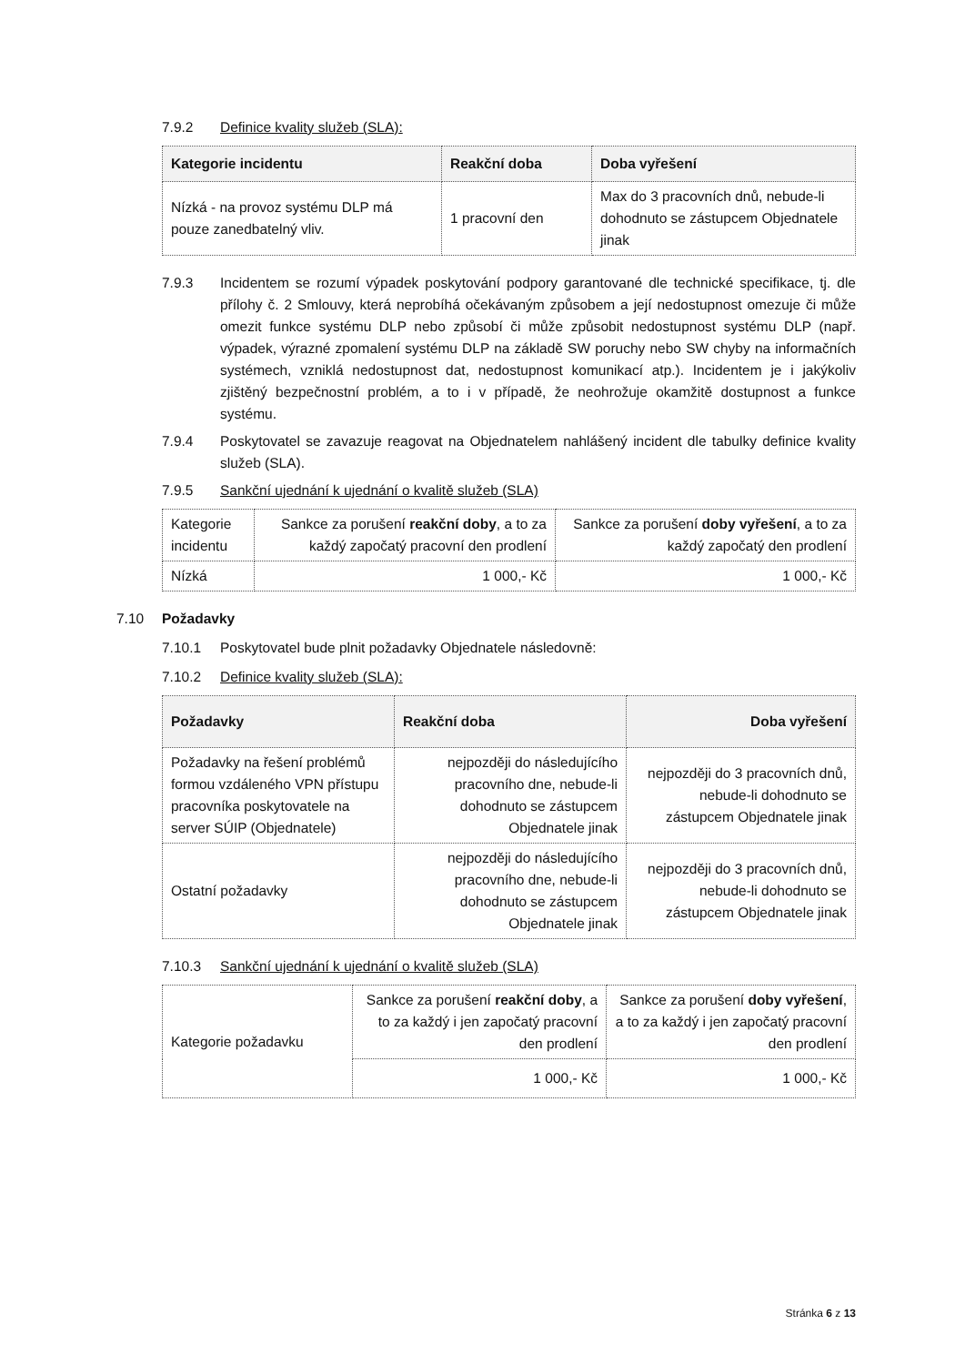7.9.2 Definice kvality služeb (SLA):
| Kategorie incidentu | Reakční doba | Doba vyřešení |
| --- | --- | --- |
| Nízká - na provoz systému DLP má pouze zanedbatelný vliv. | 1 pracovní den | Max do 3 pracovních dnů, nebude-li dohodnuto se zástupcem Objednatele jinak |
7.9.3 Incidentem se rozumí výpadek poskytování podpory garantované dle technické specifikace, tj. dle přílohy č. 2 Smlouvy, která neprobíhá očekávaným způsobem a její nedostupnost omezuje či může omezit funkce systému DLP nebo způsobí či může způsobit nedostupnost systému DLP (např. výpadek, výrazné zpomalení systému DLP na základě SW poruchy nebo SW chyby na informačních systémech, vzniklá nedostupnost dat, nedostupnost komunikací atp.). Incidentem je i jakýkoliv zjištěný bezpečnostní problém, a to i v případě, že neohrožuje okamžitě dostupnost a funkce systému.
7.9.4 Poskytovatel se zavazuje reagovat na Objednatelem nahlášený incident dle tabulky definice kvality služeb (SLA).
7.9.5 Sankční ujednání k ujednání o kvalitě služeb (SLA)
| Kategorie incidentu | Sankce za porušení reakční doby , a to za každý započatý pracovní den prodlení | Sankce za porušení doby vyřešení , a to za každý započatý den prodlení |
| Nízká | 1 000,- Kč | 1 000,- Kč |
7.10 Požadavky
7.10.1 Poskytovatel bude plnit požadavky Objednatele následovně:
7.10.2 Definice kvality služeb (SLA):
| Požadavky | Reakční doba | Doba vyřešení |
| --- | --- | --- |
| Požadavky na řešení problémů formou vzdáleného VPN přístupu pracovníka poskytovatele na server SÚIP (Objednatele) | nejpozději do následujícího pracovního dne, nebude-li dohodnuto se zástupcem Objednatele jinak | nejpozději do 3 pracovních dnů, nebude-li dohodnuto se zástupcem Objednatele jinak |
| Ostatní požadavky | nejpozději do následujícího pracovního dne, nebude-li dohodnuto se zástupcem Objednatele jinak | nejpozději do 3 pracovních dnů, nebude-li dohodnuto se zástupcem Objednatele jinak |
7.10.3 Sankční ujednání k ujednání o kvalitě služeb (SLA)
| Kategorie požadavku | Sankce za porušení reakční doby , a to za každý i jen započatý pracovní den prodlení | Sankce za porušení doby vyřešení , a to za každý i jen započatý pracovní den prodlení |
| | 1 000,- Kč | 1 000,- Kč |
Stránka 6 z 13